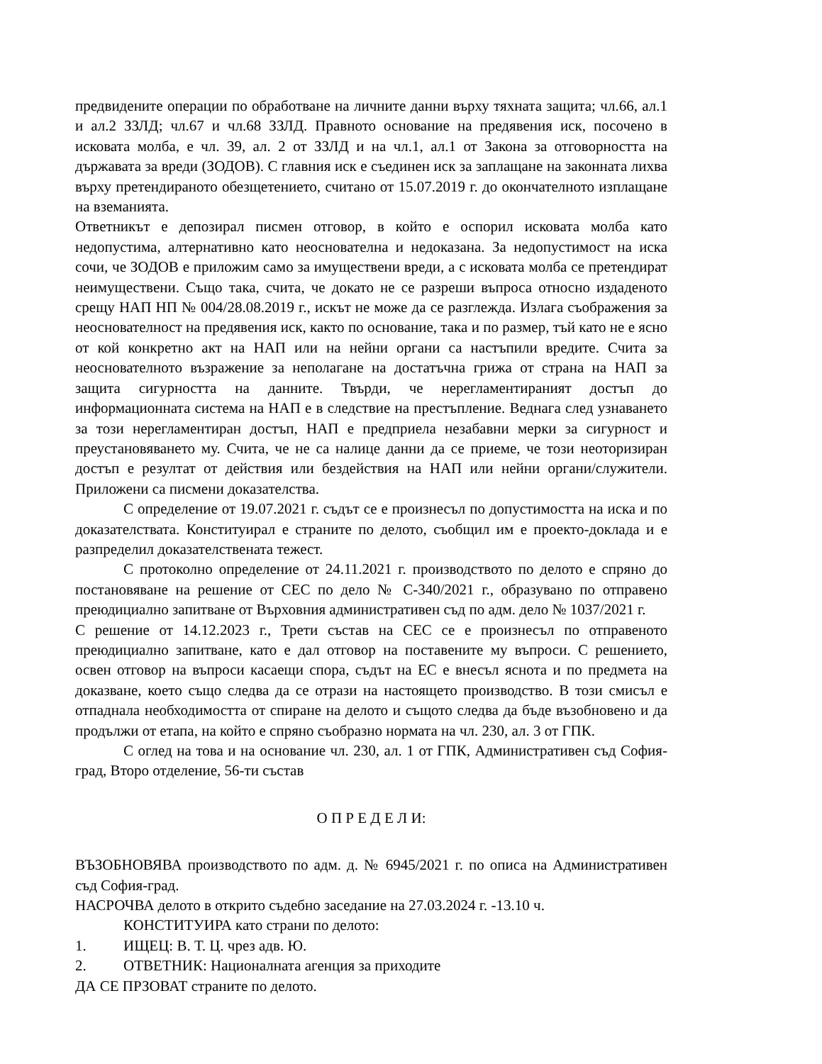предвидените операции по обработване на личните данни върху тяхната защита; чл.66, ал.1 и ал.2 ЗЗЛД; чл.67 и чл.68 ЗЗЛД. Правното основание на предявения иск, посочено в исковата молба, е чл. 39, ал. 2 от ЗЗЛД и на чл.1, ал.1 от Закона за отговорността на държавата за вреди (ЗОДОВ). С главния иск е съединен иск за заплащане на законната лихва върху претендираното обезщетението, считано от 15.07.2019 г. до окончателното изплащане на вземанията.
Ответникът е депозирал писмен отговор, в който е оспорил исковата молба като недопустима, алтернативно като неоснователна и недоказана. За недопустимост на иска сочи, че ЗОДОВ е приложим само за имуществени вреди, а с исковата молба се претендират неимуществени. Също така, счита, че докато не се разреши въпроса относно издаденото срещу НАП НП № 004/28.08.2019 г., искът не може да се разглежда. Излага съображения за неоснователност на предявения иск, както по основание, така и по размер, тъй като не е ясно от кой конкретно акт на НАП или на нейни органи са настъпили вредите. Счита за неоснователното възражение за неполагане на достатъчна грижа от страна на НАП за защита сигурността на данните. Твърди, че нерегламентираният достъп до информационната система на НАП е в следствие на престъпление. Веднага след узнаването за този нерегламентиран достъп, НАП е предприела незабавни мерки за сигурност и преустановяването му. Счита, че не са налице данни да се приеме, че този неоторизиран достъп е резултат от действия или бездействия на НАП или нейни органи/служители. Приложени са писмени доказателства.
С определение от 19.07.2021 г. съдът се е произнесъл по допустимостта на иска и по доказателствата. Конституирал е страните по делото, съобщил им е проекто-доклада и е разпределил доказателствената тежест.
С протоколно определение от 24.11.2021 г. производството по делото е спряно до постановяване на решение от СЕС по дело № С-340/2021 г., образувано по отправено преюдициално запитване от Върховния административен съд по адм. дело № 1037/2021 г.
С решение от 14.12.2023 г., Трети състав на СЕС се е произнесъл по отправеното преюдициално запитване, като е дал отговор на поставените му въпроси. С решението, освен отговор на въпроси касаещи спора, съдът на ЕС е внесъл яснота и по предмета на доказване, което също следва да се отрази на настоящето производство. В този смисъл е отпаднала необходимостта от спиране на делото и същото следва да бъде възобновено и да продължи от етапа, на който е спряно съобразно нормата на чл. 230, ал. 3 от ГПК.
С оглед на това и на основание чл. 230, ал. 1 от ГПК, Административен съд София- град, Второ отделение, 56-ти състав
О П Р Е Д Е Л И:
ВЪЗОБНОВЯВА производството по адм. д. № 6945/2021 г. по описа на Административен съд София-град.
НАСРОЧВА делото в открито съдебно заседание на 27.03.2024 г. -13.10 ч.
КОНСТИТУИРА като страни по делото:
1. ИЩЕЦ: В. Т. Ц. чрез адв. Ю.
2. ОТВЕТНИК: Националната агенция за приходите
ДА СЕ ПРЗОВАТ страните по делото.